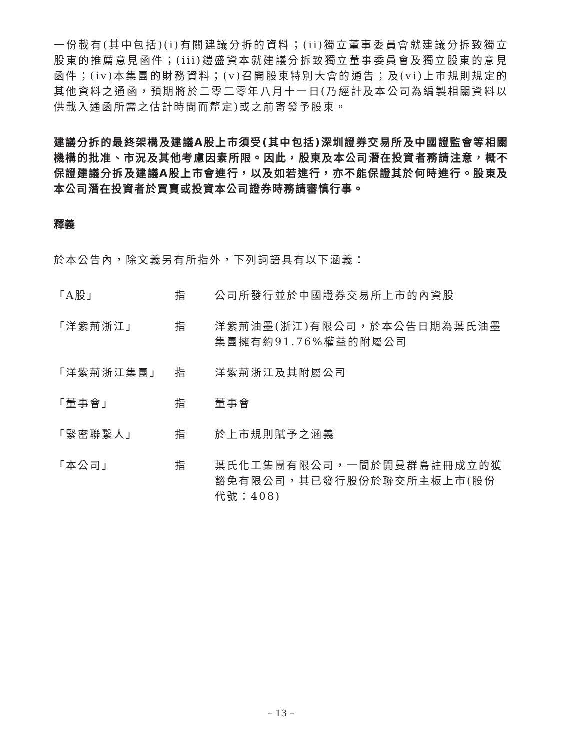一份載有(其中包括)(i)有關建議分拆的資料；(ii)獨立董事委員會就建議分拆致獨立股東的推薦意見函件；(iii)鎧盛資本就建議分拆致獨立董事委員會及獨立股東的意見函件；(iv)本集團的財務資料；(v)召開股東特別大會的通告；及(vi)上市規則規定的其他資料之通函，預期將於二零二零年八月十一日(乃經計及本公司為編製相關資料以供載入通函所需之估計時間而釐定)或之前寄發予股東。
建議分拆的最終架構及建議A股上市須受(其中包括)深圳證券交易所及中國證監會等相關機構的批准、市況及其他考慮因素所限。因此，股東及本公司潛在投資者務請注意，概不保證建議分拆及建議A股上市會進行，以及如若進行，亦不能保證其於何時進行。股東及本公司潛在投資者於買賣或投資本公司證券時務請審慎行事。
釋義
於本公告內，除文義另有所指外，下列詞語具有以下涵義：
| 「A股」 | 指 | 公司所發行並於中國證券交易所上市的內資股 |
| 「洋紫荊浙江」 | 指 | 洋紫荊油墨(浙江)有限公司，於本公告日期為葉氏油墨集團擁有約91.76%權益的附屬公司 |
| 「洋紫荊浙江集團」 | 指 | 洋紫荊浙江及其附屬公司 |
| 「董事會」 | 指 | 董事會 |
| 「緊密聯繫人」 | 指 | 於上市規則賦予之涵義 |
| 「本公司」 | 指 | 葉氏化工集團有限公司，一間於開曼群島註冊成立的獲豁免有限公司，其已發行股份於聯交所主板上市(股份代號：408) |
– 13 –